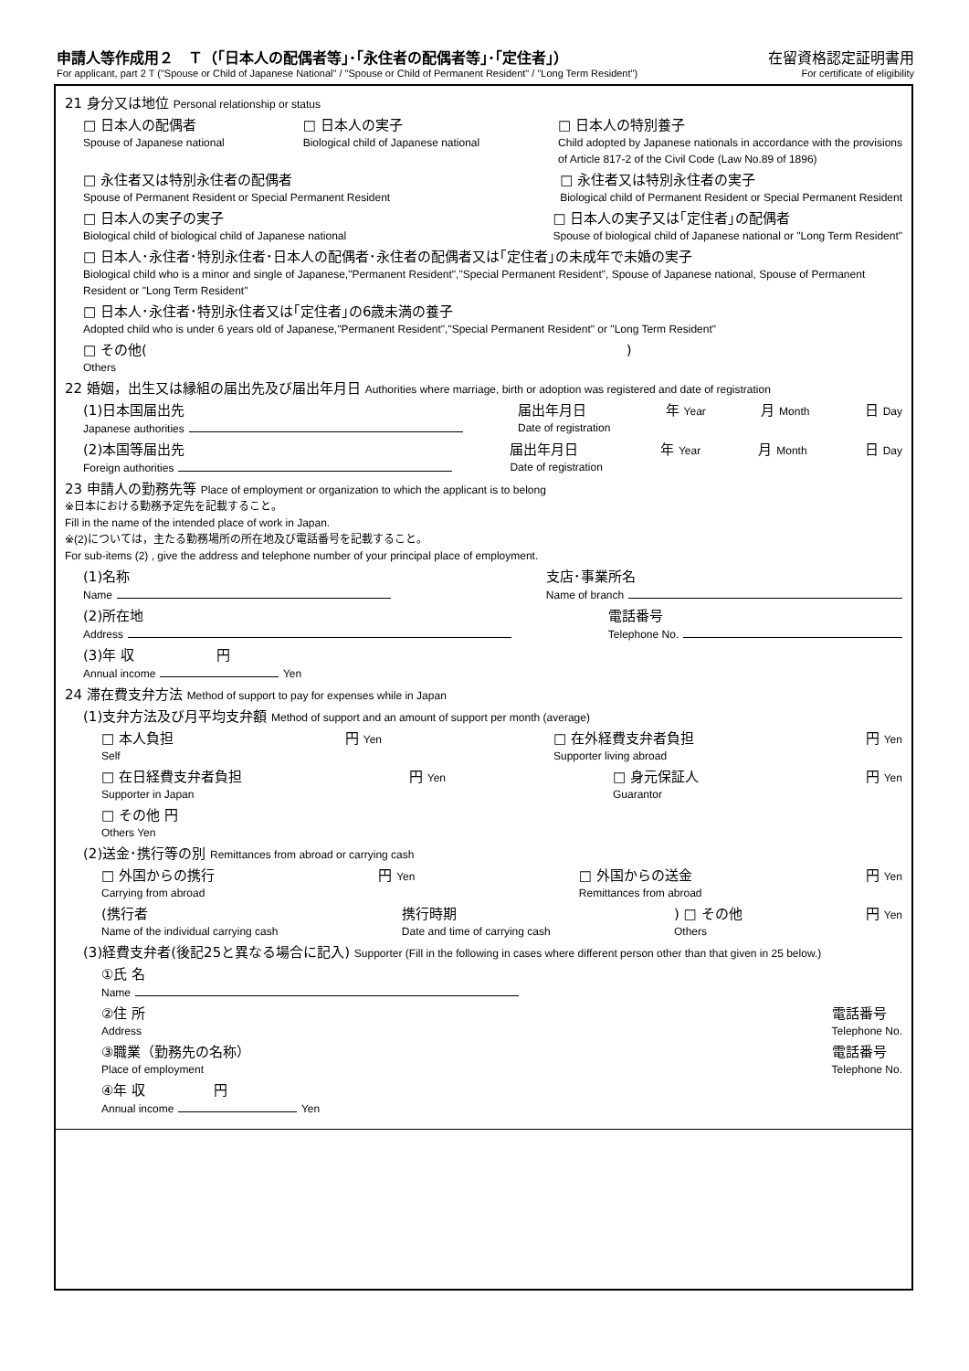申請人等作成用２　Ｔ（｢日本人の配偶者等｣･｢永住者の配偶者等｣･｢定住者｣） 在留資格認定証明書用
For applicant, part 2 T ("Spouse or Child of Japanese National" / "Spouse or Child of Permanent Resident" / "Long Term Resident") For certificate of eligibility
21 身分又は地位 Personal relationship or status
□ 日本人の配偶者
Spouse of Japanese national □ 日本人の実子
Biological child of Japanese national □ 日本人の特別養子
Child adopted by Japanese nationals in accordance with the provisions
of Article 817-2 of the Civil Code (Law No.89 of 1896)
□ 永住者又は特別永住者の配偶者
Spouse of Permanent Resident or Special Permanent Resident □ 永住者又は特別永住者の実子
Biological child of Permanent Resident or Special Permanent Resident
□ 日本人の実子の実子
Biological child of biological child of Japanese national □ 日本人の実子又は｢定住者｣の配偶者
Spouse of biological child of Japanese national or "Long Term Resident"
□ 日本人･永住者･特別永住者･日本人の配偶者･永住者の配偶者又は｢定住者｣の未成年で未婚の実子
Biological child who is a minor and single of Japanese,"Permanent Resident","Special Permanent Resident", Spouse of Japanese national, Spouse of Permanent Resident or "Long Term Resident"
□ 日本人･永住者･特別永住者又は｢定住者｣の6歳未満の養子
Adopted child who is under 6 years old of Japanese,"Permanent Resident","Special Permanent Resident" or "Long Term Resident"
□ その他(　　　　　　　　　　　　　　　　　　　　　　　　　　　　　　　　　　　)
Others
22 婚姻，出生又は縁組の届出先及び届出年月日 Authorities where marriage, birth or adoption was registered and date of registration
(1)日本国届出先
Japanese authorities 届出年月日
Date of registration 年 Year 月 Month 日 Day
(2)本国等届出先
Foreign authorities 届出年月日
Date of registration 年 Year 月 Month 日 Day
23 申請人の勤務先等 Place of employment or organization to which the applicant is to belong
※日本における勤務予定先を記載すること。
Fill in the name of the intended place of work in Japan.
※(2)については，主たる勤務場所の所在地及び電話番号を記載すること。
For sub-items (2) , give the address and telephone number of your principal place of employment.
(1)名称
Name 支店･事業所名
Name of branch
(2)所在地
Address 電話番号
Telephone No.
(3)年 収　　　　　　円
Annual income Yen
24 滞在費支弁方法 Method of support to pay for expenses while in Japan
(1)支弁方法及び月平均支弁額 Method of support and an amount of support per month (average)
□ 本人負担
Self 円 Yen □ 在外経費支弁者負担
Supporter living abroad 円 Yen
□ 在日経費支弁者負担
Supporter in Japan 円 Yen □ 身元保証人
Guarantor 円 Yen
□ その他 円
Others Yen
(2)送金･携行等の別 Remittances from abroad or carrying cash
□ 外国からの携行
Carrying from abroad 円 Yen □ 外国からの送金
Remittances from abroad 円 Yen
(携行者
Name of the individual carrying cash 携行時期
Date and time of carrying cash) □ その他
Others 円 Yen
(3)経費支弁者(後記25と異なる場合に記入) Supporter (Fill in the following in cases where different person other than that given in 25 below.)
①氏 名
Name
②住 所
Address 電話番号
Telephone No.
③職業（勤務先の名称）
Place of employment 電話番号
Telephone No.
④年 収　　　　　円
Annual income Yen